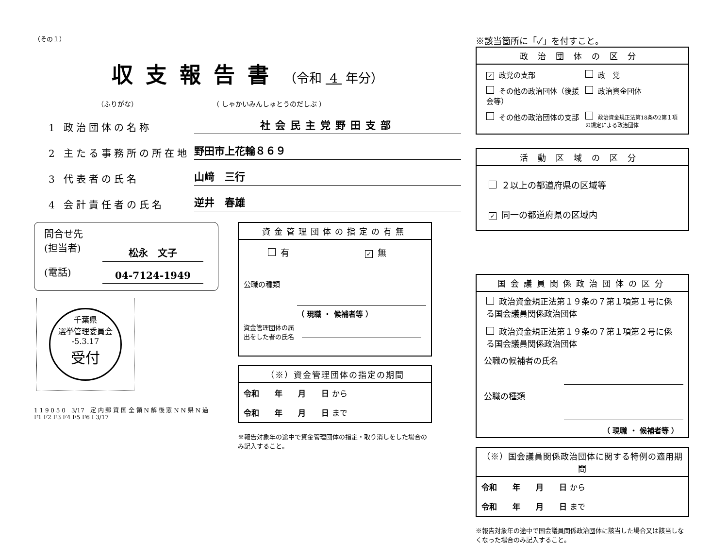（その１）
収支報告書 （令和 4 年分）
（ふりがな） （ しゃかいみんしゅとうのだしぶ ）
1 政治団体の名称
社会民主党野田支部
2 主たる事務所の所在地
野田市上花輪８６９
3 代表者の氏名
山﨑　三行
4 会計責任者の氏名
逆井　春雄
問合せ先
(担当者) 松永　文子
(電話) 04-7124-1949
千葉県
選挙管理委員会
-5.3.17
受付
1 1 9 0 5 0　3/17　定 内 郵 資 国 全 領 N 解 後 窓 N N 県 N 過　F1 F2 F3 F4 F5 F6 I 3/17
資金管理団体の指定の有無
有 ✓ 無
公職の種類
（ 現職 ・ 候補者等 ）
資金管理団体の届出をした者の氏名
（※）資金管理団体の指定の期間
令和　　年　　月　　日 から
令和　　年　　月　　日 まで
※報告対象年の途中で資金管理団体の指定・取り消しをした場合のみ記入すること。
※該当箇所に「✓」を付すこと。
政治団体の区分
✓ 政党の支部
政　党
その他の政治団体（後援会等）
政治資金団体
その他の政治団体の支部
政治資金規正法第18条の2第１項の規定による政治団体
活動区域の区分
２以上の都道府県の区域等
✓ 同一の都道府県の区域内
国会議員関係政治団体の区分
政治資金規正法第１９条の７第１項第１号に係る国会議員関係政治団体
政治資金規正法第１９条の７第１項第２号に係る国会議員関係政治団体
公職の候補者の氏名
公職の種類
（ 現職 ・ 候補者等 ）
（※）国会議員関係政治団体に関する特例の適用期間
令和　　年　　月　　日 から
令和　　年　　月　　日 まで
※報告対象年の途中で国会議員関係政治団体に該当した場合又は該当しなくなった場合のみ記入すること。